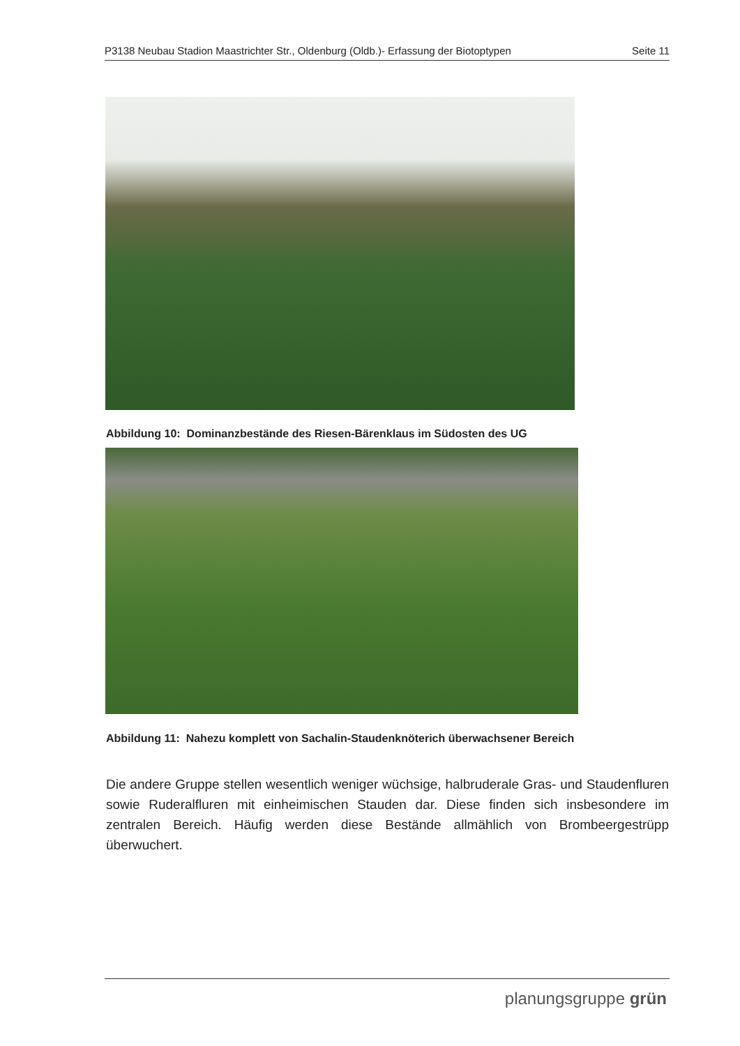P3138 Neubau Stadion Maastrichter Str., Oldenburg (Oldb.)- Erfassung der Biotoptypen Seite 11
Abbildung 10: Dominanzbestände des Riesen-Bärenklaus im Südosten des UG
Abbildung 11: Nahezu komplett von Sachalin-Staudenknöterich überwachsener Bereich
Die andere Gruppe stellen wesentlich weniger wüchsige, halbruderale Gras- und Staudenfluren sowie Ruderalfluren mit einheimischen Stauden dar. Diese finden sich insbesondere im zentralen Bereich. Häufig werden diese Bestände allmählich von Brombeergestrüpp überwuchert.
planungsgruppe grün